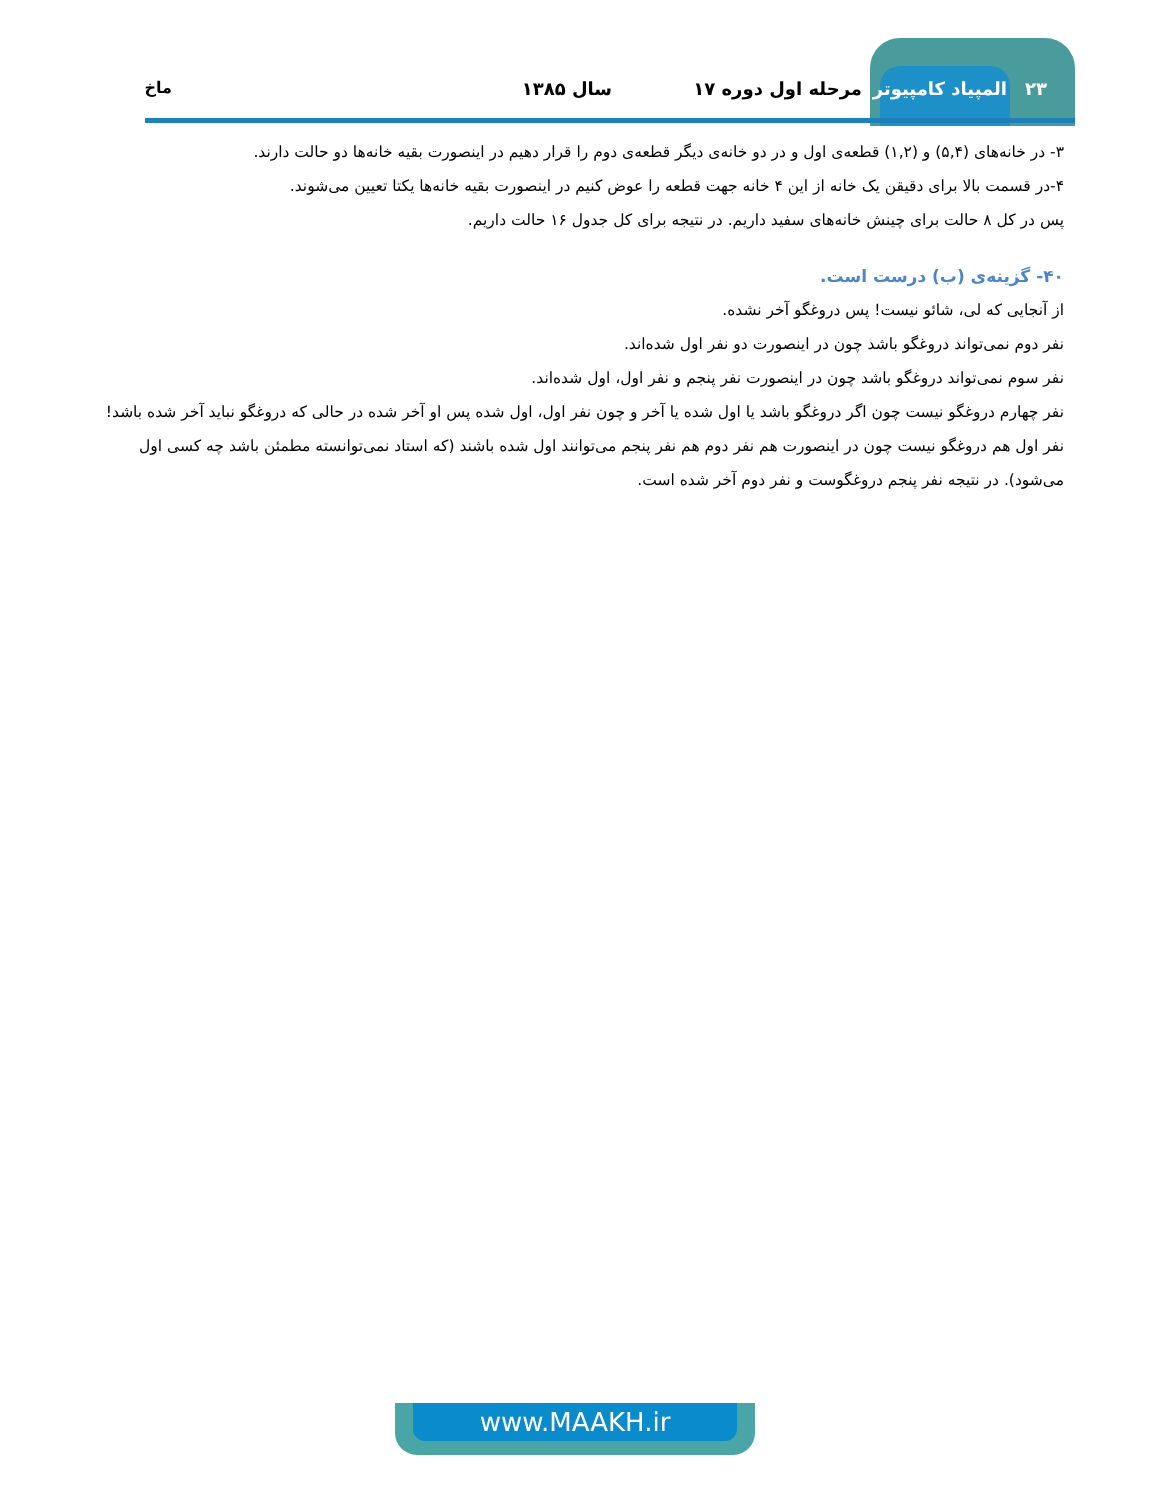۲۳ المپیاد کامپیوتر مرحله اول دوره ۱۷ سال ۱۳۸۵ ماخ
۳- در خانه‌های (۵,۴) و (۱,۲) قطعه‌ی اول و در دو خانه‌ی دیگر قطعه‌ی دوم را قرار دهیم در اینصورت بقیه خانه‌ها دو حالت دارند.
۴-در قسمت بالا برای دقیقن یک خانه از این ۴ خانه جهت قطعه را عوض کنیم در اینصورت بقیه خانه‌ها یکتا تعیین می‌شوند.
پس در کل ۸ حالت برای چینش خانه‌های سفید داریم. در نتیجه برای کل جدول ۱۶ حالت داریم.
۴۰- گزینه‌ی (ب) درست است.
از آنجایی که لی، شائو نیست! پس دروغگو آخر نشده.
نفر دوم نمی‌تواند دروغگو باشد چون در اینصورت دو نفر اول شده‌اند.
نفر سوم نمی‌تواند دروغگو باشد چون در اینصورت نفر پنجم و نفر اول، اول شده‌اند.
نفر چهارم دروغگو نیست چون اگر دروغگو باشد یا اول شده یا آخر و چون نفر اول، اول شده پس او آخر شده در حالی که دروغگو نباید آخر شده باشد!
نفر اول هم دروغگو نیست چون در اینصورت هم نفر دوم هم نفر پنجم می‌توانند اول شده باشند (که استاد نمی‌توانسته مطمئن باشد چه کسی اول می‌شود). در نتیجه نفر پنجم دروغگوست و نفر دوم آخر شده است.
www.MAAKH.ir